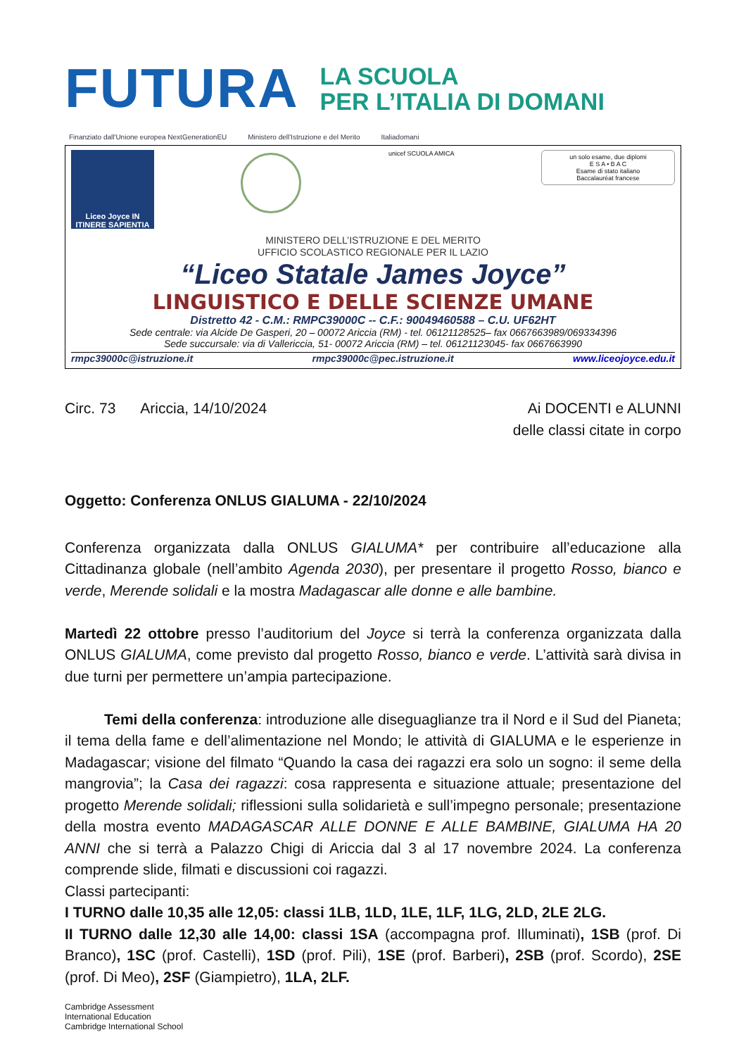FUTURA
LA SCUOLA
PER L’ITALIA DI DOMANI
Finanziato dall'Unione europea NextGenerationEU Ministero dell'Istruzione e del Merito Italiadomani
Liceo Joyce IN ITINERE SAPIENTIA
unicef SCUOLA AMICA
un solo esame, due diplomi
E S A • B A C
Esame di stato italiano
Baccalauréat francese
MINISTERO DELL’ISTRUZIONE E DEL MERITO
UFFICIO SCOLASTICO REGIONALE PER IL LAZIO
“Liceo Statale James Joyce”
LINGUISTICO E DELLE SCIENZE UMANE
Distretto 42 - C.M.: RMPC39000C -- C.F.: 90049460588 – C.U. UF62HT
Sede centrale: via Alcide De Gasperi, 20 – 00072 Ariccia (RM) - tel. 06121128525– fax 0667663989/069334396
Sede succursale: via di Vallericcia, 51- 00072 Ariccia (RM) – tel. 06121123045- fax 0667663990
rmpc39000c@istruzione.it rmpc39000c@pec.istruzione.it www.liceojoyce.edu.it
Circ. 73 Ariccia, 14/10/2024
Ai DOCENTI e ALUNNI
delle classi citate in corpo
Oggetto: Conferenza ONLUS GIALUMA - 22/10/2024
Conferenza organizzata dalla ONLUS GIALUMA* per contribuire all’educazione alla Cittadinanza globale (nell’ambito Agenda 2030), per presentare il progetto Rosso, bianco e verde, Merende solidali e la mostra Madagascar alle donne e alle bambine.
Martedì 22 ottobre presso l’auditorium del Joyce si terrà la conferenza organizzata dalla ONLUS GIALUMA, come previsto dal progetto Rosso, bianco e verde. L’attività sarà divisa in due turni per permettere un’ampia partecipazione.
Temi della conferenza: introduzione alle diseguaglianze tra il Nord e il Sud del Pianeta; il tema della fame e dell’alimentazione nel Mondo; le attività di GIALUMA e le esperienze in Madagascar; visione del filmato “Quando la casa dei ragazzi era solo un sogno: il seme della mangrovia”; la Casa dei ragazzi: cosa rappresenta e situazione attuale; presentazione del progetto Merende solidali; riflessioni sulla solidarietà e sull’impegno personale; presentazione della mostra evento MADAGASCAR ALLE DONNE E ALLE BAMBINE, GIALUMA HA 20 ANNI che si terrà a Palazzo Chigi di Ariccia dal 3 al 17 novembre 2024. La conferenza comprende slide, filmati e discussioni coi ragazzi.
Classi partecipanti:
I TURNO dalle 10,35 alle 12,05: classi 1LB, 1LD, 1LE, 1LF, 1LG, 2LD, 2LE 2LG.
II TURNO dalle 12,30 alle 14,00: classi 1SA (accompagna prof. Illuminati), 1SB (prof. Di Branco), 1SC (prof. Castelli), 1SD (prof. Pili), 1SE (prof. Barberi), 2SB (prof. Scordo), 2SE (prof. Di Meo), 2SF (Giampietro), 1LA, 2LF.
Cambridge Assessment
International Education
Cambridge International School